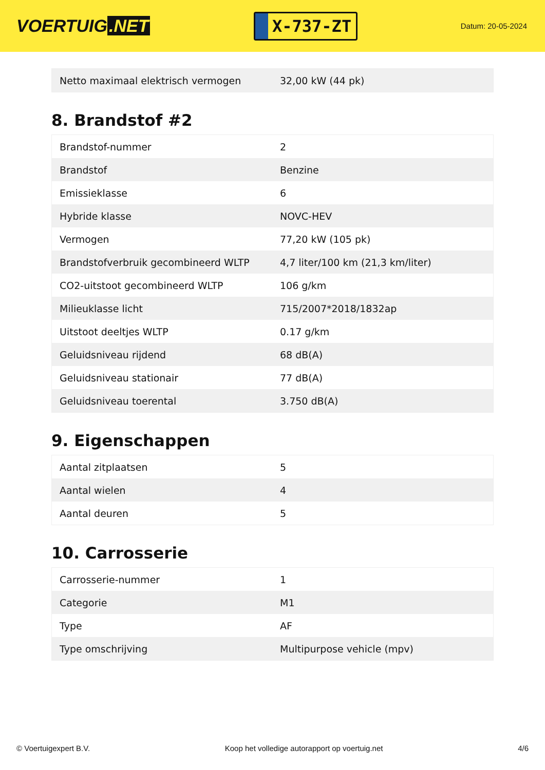VOERTUIG.NET
X-737-ZT
Datum: 20-05-2024
| Netto maximaal elektrisch vermogen | 32,00 kW (44 pk) |
8. Brandstof #2
| Brandstof-nummer | 2 |
| Brandstof | Benzine |
| Emissieklasse | 6 |
| Hybride klasse | NOVC-HEV |
| Vermogen | 77,20 kW (105 pk) |
| Brandstofverbruik gecombineerd WLTP | 4,7 liter/100 km (21,3 km/liter) |
| CO2-uitstoot gecombineerd WLTP | 106 g/km |
| Milieuklasse licht | 715/2007*2018/1832ap |
| Uitstoot deeltjes WLTP | 0.17 g/km |
| Geluidsniveau rijdend | 68 dB(A) |
| Geluidsniveau stationair | 77 dB(A) |
| Geluidsniveau toerental | 3.750 dB(A) |
9. Eigenschappen
| Aantal zitplaatsen | 5 |
| Aantal wielen | 4 |
| Aantal deuren | 5 |
10. Carrosserie
| Carrosserie-nummer | 1 |
| Categorie | M1 |
| Type | AF |
| Type omschrijving | Multipurpose vehicle (mpv) |
© Voertuigexpert B.V. Koop het volledige autorapport op voertuig.net 4/6